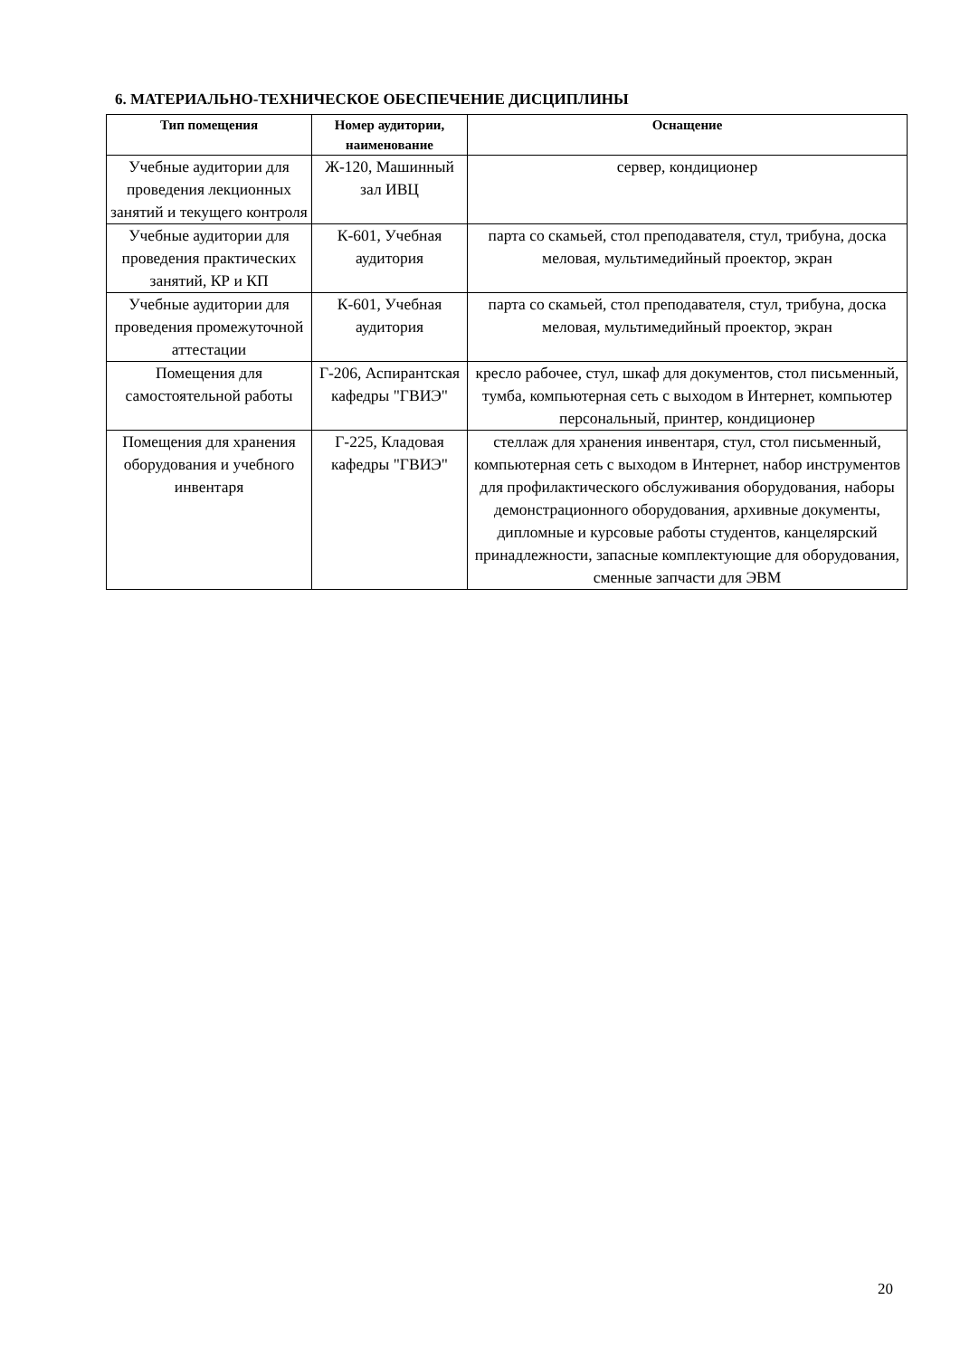6. МАТЕРИАЛЬНО-ТЕХНИЧЕСКОЕ ОБЕСПЕЧЕНИЕ ДИСЦИПЛИНЫ
| Тип помещения | Номер аудитории, наименование | Оснащение |
| --- | --- | --- |
| Учебные аудитории для проведения лекционных занятий и текущего контроля | Ж-120, Машинный зал ИВЦ | сервер, кондиционер |
| Учебные аудитории для проведения практических занятий, КР и КП | К-601, Учебная аудитория | парта со скамьей, стол преподавателя, стул, трибуна, доска меловая, мультимедийный проектор, экран |
| Учебные аудитории для проведения промежуточной аттестации | К-601, Учебная аудитория | парта со скамьей, стол преподавателя, стул, трибуна, доска меловая, мультимедийный проектор, экран |
| Помещения для самостоятельной работы | Г-206, Аспирантская кафедры "ГВИЭ" | кресло рабочее, стул, шкаф для документов, стол письменный, тумба, компьютерная сеть с выходом в Интернет, компьютер персональный, принтер, кондиционер |
| Помещения для хранения оборудования и учебного инвентаря | Г-225, Кладовая кафедры "ГВИЭ" | стеллаж для хранения инвентаря, стул, стол письменный, компьютерная сеть с выходом в Интернет, набор инструментов для профилактического обслуживания оборудования, наборы демонстрационного оборудования, архивные документы, дипломные и курсовые работы студентов, канцелярский принадлежности, запасные комплектующие для оборудования, сменные запчасти для ЭВМ |
20